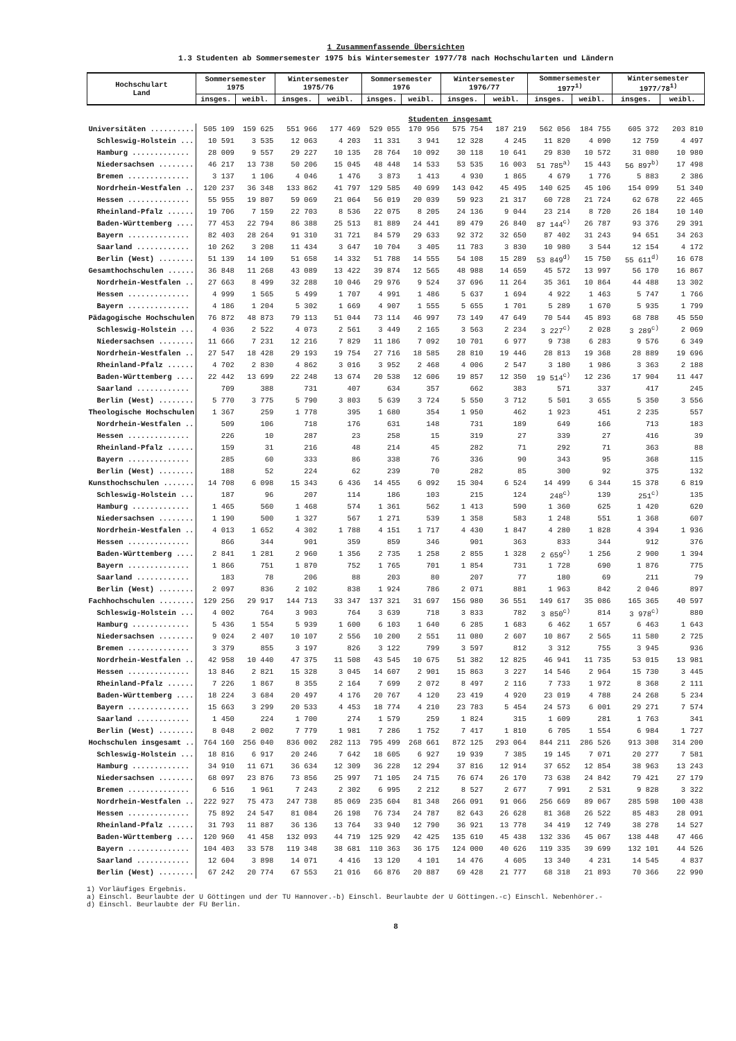1 Zusammenfassende Übersichten
1.3 Studenten ab Sommersemester 1975 bis Wintersemester 1977/78 nach Hochschularten und Ländern
| Hochschulart Land | Sommersemester 1975 | | Wintersemester 1975/76 | | Sommersemester 1976 | | Wintersemester 1976/77 | | Sommersemester 1977<sup>1)</sup> | | Wintersemester 1977/78<sup>1)</sup> | |
| --- | --- | --- | --- | --- | --- | --- | --- | --- | --- | --- | --- | --- |
| | insges. | weibl. | insges. | weibl. | insges. | weibl. | insges. | weibl. | insges. | weibl. | insges. | weibl. |
| | Studenten insgesamt | | | | | | | | | | | |
| Universitäten .......... | 505 109 | 159 625 | 551 966 | 177 469 | 529 055 | 170 956 | 575 754 | 187 219 | 562 056 | 184 755 | 605 372 | 203 810 |
| Schleswig-Holstein ... | 10 591 | 3 535 | 12 063 | 4 203 | 11 331 | 3 941 | 12 328 | 4 245 | 11 820 | 4 090 | 12 759 | 4 497 |
| Hamburg ............. | 28 009 | 9 557 | 29 227 | 10 135 | 28 764 | 10 092 | 30 118 | 10 641 | 29 830 | 10 572 | 31 080 | 10 980 |
| Niedersachsen ........ | 46 217 | 13 738 | 50 206 | 15 045 | 48 448 | 14 533 | 53 535 | 16 003 | 51 785<sup>a)</sup> | 15 443 | 56 897<sup>b)</sup> | 17 498 |
| Bremen .............. | 3 137 | 1 106 | 4 046 | 1 476 | 3 873 | 1 413 | 4 930 | 1 865 | 4 679 | 1 776 | 5 883 | 2 386 |
| Nordrhein-Westfalen .. | 120 237 | 36 348 | 133 862 | 41 797 | 129 585 | 40 699 | 143 042 | 45 495 | 140 625 | 45 106 | 154 099 | 51 340 |
| Hessen .............. | 55 955 | 19 807 | 59 069 | 21 064 | 56 019 | 20 039 | 59 923 | 21 317 | 60 728 | 21 724 | 62 678 | 22 465 |
| Rheinland-Pfalz ...... | 19 706 | 7 159 | 22 703 | 8 536 | 22 075 | 8 205 | 24 136 | 9 044 | 23 214 | 8 720 | 26 184 | 10 140 |
| Baden-Württemberg .... | 77 453 | 22 794 | 86 388 | 25 513 | 81 889 | 24 441 | 89 479 | 26 840 | 87 144<sup>c)</sup> | 26 787 | 93 376 | 29 391 |
| Bayern .............. | 82 403 | 28 264 | 91 310 | 31 721 | 84 579 | 29 633 | 92 372 | 32 650 | 87 402 | 31 243 | 94 651 | 34 263 |
| Saarland ............ | 10 262 | 3 208 | 11 434 | 3 647 | 10 704 | 3 405 | 11 783 | 3 830 | 10 980 | 3 544 | 12 154 | 4 172 |
| Berlin (West) ........ | 51 139 | 14 109 | 51 658 | 14 332 | 51 788 | 14 555 | 54 108 | 15 289 | 53 849<sup>d)</sup> | 15 750 | 55 611<sup>d)</sup> | 16 678 |
| Gesamthochschulen ...... | 36 848 | 11 268 | 43 089 | 13 422 | 39 874 | 12 565 | 48 988 | 14 659 | 45 572 | 13 997 | 56 170 | 16 867 |
| Nordrhein-Westfalen .. | 27 663 | 8 499 | 32 288 | 10 046 | 29 976 | 9 524 | 37 696 | 11 264 | 35 361 | 10 864 | 44 488 | 13 302 |
| Hessen .............. | 4 999 | 1 565 | 5 499 | 1 707 | 4 991 | 1 486 | 5 637 | 1 694 | 4 922 | 1 463 | 5 747 | 1 766 |
| Bayern .............. | 4 186 | 1 204 | 5 302 | 1 669 | 4 907 | 1 555 | 5 655 | 1 701 | 5 289 | 1 670 | 5 935 | 1 799 |
| Pädagogische Hochschulen | 76 872 | 48 873 | 79 113 | 51 044 | 73 114 | 46 997 | 73 149 | 47 649 | 70 544 | 45 893 | 68 788 | 45 550 |
| Schleswig-Holstein ... | 4 036 | 2 522 | 4 073 | 2 561 | 3 449 | 2 165 | 3 563 | 2 234 | 3 227<sup>c)</sup> | 2 028 | 3 289<sup>c)</sup> | 2 069 |
| Niedersachsen ........ | 11 666 | 7 231 | 12 216 | 7 829 | 11 186 | 7 092 | 10 701 | 6 977 | 9 738 | 6 283 | 9 576 | 6 349 |
| Nordrhein-Westfalen .. | 27 547 | 18 428 | 29 193 | 19 754 | 27 716 | 18 585 | 28 810 | 19 446 | 28 813 | 19 368 | 28 889 | 19 696 |
| Rheinland-Pfalz ...... | 4 702 | 2 830 | 4 862 | 3 016 | 3 952 | 2 468 | 4 006 | 2 547 | 3 180 | 1 986 | 3 363 | 2 188 |
| Baden-Württemberg .... | 22 442 | 13 699 | 22 248 | 13 674 | 20 538 | 12 606 | 19 857 | 12 350 | 19 514<sup>c)</sup> | 12 236 | 17 904 | 11 447 |
| Saarland ............ | 709 | 388 | 731 | 407 | 634 | 357 | 662 | 383 | 571 | 337 | 417 | 245 |
| Berlin (West) ........ | 5 770 | 3 775 | 5 790 | 3 803 | 5 639 | 3 724 | 5 550 | 3 712 | 5 501 | 3 655 | 5 350 | 3 556 |
| Theologische Hochschulen | 1 367 | 259 | 1 778 | 395 | 1 680 | 354 | 1 950 | 462 | 1 923 | 451 | 2 235 | 557 |
| Nordrhein-Westfalen .. | 509 | 106 | 718 | 176 | 631 | 148 | 731 | 189 | 649 | 166 | 713 | 183 |
| Hessen .............. | 226 | 10 | 287 | 23 | 258 | 15 | 319 | 27 | 339 | 27 | 416 | 39 |
| Rheinland-Pfalz ...... | 159 | 31 | 216 | 48 | 214 | 45 | 282 | 71 | 292 | 71 | 363 | 88 |
| Bayern .............. | 285 | 60 | 333 | 86 | 338 | 76 | 336 | 90 | 343 | 95 | 368 | 115 |
| Berlin (West) ........ | 188 | 52 | 224 | 62 | 239 | 70 | 282 | 85 | 300 | 92 | 375 | 132 |
| Kunsthochschulen ....... | 14 708 | 6 098 | 15 343 | 6 436 | 14 455 | 6 092 | 15 304 | 6 524 | 14 499 | 6 344 | 15 378 | 6 819 |
| Schleswig-Holstein ... | 187 | 96 | 207 | 114 | 186 | 103 | 215 | 124 | 248<sup>c)</sup> | 139 | 251<sup>c)</sup> | 135 |
| Hamburg ............. | 1 465 | 560 | 1 468 | 574 | 1 361 | 562 | 1 413 | 590 | 1 360 | 625 | 1 420 | 620 |
| Niedersachsen ........ | 1 190 | 500 | 1 327 | 567 | 1 271 | 539 | 1 358 | 583 | 1 248 | 551 | 1 368 | 607 |
| Nordrhein-Westfalen .. | 4 013 | 1 652 | 4 302 | 1 788 | 4 151 | 1 717 | 4 430 | 1 847 | 4 280 | 1 828 | 4 394 | 1 936 |
| Hessen .............. | 866 | 344 | 901 | 359 | 859 | 346 | 901 | 363 | 833 | 344 | 912 | 376 |
| Baden-Württemberg .... | 2 841 | 1 281 | 2 960 | 1 356 | 2 735 | 1 258 | 2 855 | 1 328 | 2 659<sup>c)</sup> | 1 256 | 2 900 | 1 394 |
| Bayern .............. | 1 866 | 751 | 1 870 | 752 | 1 765 | 701 | 1 854 | 731 | 1 728 | 690 | 1 876 | 775 |
| Saarland ............ | 183 | 78 | 206 | 88 | 203 | 80 | 207 | 77 | 180 | 69 | 211 | 79 |
| Berlin (West) ........ | 2 097 | 836 | 2 102 | 838 | 1 924 | 786 | 2 071 | 881 | 1 963 | 842 | 2 046 | 897 |
| Fachhochschulen ........ | 129 256 | 29 917 | 144 713 | 33 347 | 137 321 | 31 697 | 156 980 | 36 551 | 149 617 | 35 086 | 165 365 | 40 597 |
| Schleswig-Holstein ... | 4 002 | 764 | 3 903 | 764 | 3 639 | 718 | 3 833 | 782 | 3 850<sup>c)</sup> | 814 | 3 978<sup>c)</sup> | 880 |
| Hamburg ............. | 5 436 | 1 554 | 5 939 | 1 600 | 6 103 | 1 640 | 6 285 | 1 683 | 6 462 | 1 657 | 6 463 | 1 643 |
| Niedersachsen ........ | 9 024 | 2 407 | 10 107 | 2 556 | 10 200 | 2 551 | 11 080 | 2 607 | 10 867 | 2 565 | 11 580 | 2 725 |
| Bremen .............. | 3 379 | 855 | 3 197 | 826 | 3 122 | 799 | 3 597 | 812 | 3 312 | 755 | 3 945 | 936 |
| Nordrhein-Westfalen .. | 42 958 | 10 440 | 47 375 | 11 508 | 43 545 | 10 675 | 51 382 | 12 825 | 46 941 | 11 735 | 53 015 | 13 981 |
| Hessen .............. | 13 846 | 2 821 | 15 328 | 3 045 | 14 607 | 2 901 | 15 863 | 3 227 | 14 546 | 2 964 | 15 730 | 3 445 |
| Rheinland-Pfalz ...... | 7 226 | 1 867 | 8 355 | 2 164 | 7 699 | 2 072 | 8 497 | 2 116 | 7 733 | 1 972 | 8 368 | 2 111 |
| Baden-Württemberg .... | 18 224 | 3 684 | 20 497 | 4 176 | 20 767 | 4 120 | 23 419 | 4 920 | 23 019 | 4 788 | 24 268 | 5 234 |
| Bayern .............. | 15 663 | 3 299 | 20 533 | 4 453 | 18 774 | 4 210 | 23 783 | 5 454 | 24 573 | 6 001 | 29 271 | 7 574 |
| Saarland ............ | 1 450 | 224 | 1 700 | 274 | 1 579 | 259 | 1 824 | 315 | 1 609 | 281 | 1 763 | 341 |
| Berlin (West) ........ | 8 048 | 2 002 | 7 779 | 1 981 | 7 286 | 1 752 | 7 417 | 1 810 | 6 705 | 1 554 | 6 984 | 1 727 |
| Hochschulen insgesamt .. | 764 160 | 256 040 | 836 002 | 282 113 | 795 499 | 268 661 | 872 125 | 293 064 | 844 211 | 286 526 | 913 308 | 314 200 |
| Schleswig-Holstein ... | 18 816 | 6 917 | 20 246 | 7 642 | 18 605 | 6 927 | 19 939 | 7 385 | 19 145 | 7 071 | 20 277 | 7 581 |
| Hamburg ............. | 34 910 | 11 671 | 36 634 | 12 309 | 36 228 | 12 294 | 37 816 | 12 914 | 37 652 | 12 854 | 38 963 | 13 243 |
| Niedersachsen ........ | 68 097 | 23 876 | 73 856 | 25 997 | 71 105 | 24 715 | 76 674 | 26 170 | 73 638 | 24 842 | 79 421 | 27 179 |
| Bremen .............. | 6 516 | 1 961 | 7 243 | 2 302 | 6 995 | 2 212 | 8 527 | 2 677 | 7 991 | 2 531 | 9 828 | 3 322 |
| Nordrhein-Westfalen .. | 222 927 | 75 473 | 247 738 | 85 069 | 235 604 | 81 348 | 266 091 | 91 066 | 256 669 | 89 067 | 285 598 | 100 438 |
| Hessen .............. | 75 892 | 24 547 | 81 084 | 26 198 | 76 734 | 24 787 | 82 643 | 26 628 | 81 368 | 26 522 | 85 483 | 28 091 |
| Rheinland-Pfalz ...... | 31 793 | 11 887 | 36 136 | 13 764 | 33 940 | 12 790 | 36 921 | 13 778 | 34 419 | 12 749 | 38 278 | 14 527 |
| Baden-Württemberg .... | 120 960 | 41 458 | 132 093 | 44 719 | 125 929 | 42 425 | 135 610 | 45 438 | 132 336 | 45 067 | 138 448 | 47 466 |
| Bayern .............. | 104 403 | 33 578 | 119 348 | 38 681 | 110 363 | 36 175 | 124 000 | 40 626 | 119 335 | 39 699 | 132 101 | 44 526 |
| Saarland ............ | 12 604 | 3 898 | 14 071 | 4 416 | 13 120 | 4 101 | 14 476 | 4 605 | 13 340 | 4 231 | 14 545 | 4 837 |
| Berlin (West) ........ | 67 242 | 20 774 | 67 553 | 21 016 | 66 876 | 20 887 | 69 428 | 21 777 | 68 318 | 21 893 | 70 366 | 22 990 |
1) Vorläufiges Ergebnis.
a) Einschl. Beurlaubte der U Göttingen und der TU Hannover.-b) Einschl. Beurlaubte der U Göttingen.-c) Einschl. Nebenhörer.-
d) Einschl. Beurlaubte der FU Berlin.
8